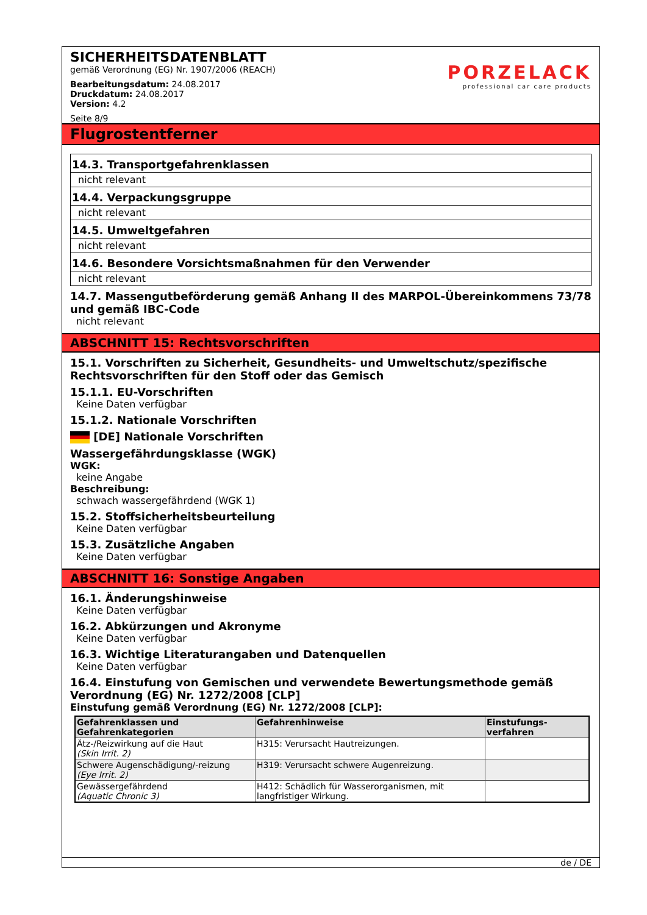SICHERHEITSDATENBLATT
gemäß Verordnung (EG) Nr. 1907/2006 (REACH)
Bearbeitungsdatum: 24.08.2017
Druckdatum: 24.08.2017
Version: 4.2
Seite 8/9
PORZELACK
professional car care products
Flugrostentferner
14.3. Transportgefahrenklassen
nicht relevant
14.4. Verpackungsgruppe
nicht relevant
14.5. Umweltgefahren
nicht relevant
14.6. Besondere Vorsichtsmaßnahmen für den Verwender
nicht relevant
14.7. Massengutbeförderung gemäß Anhang II des MARPOL-Übereinkommens 73/78 und gemäß IBC-Code
nicht relevant
ABSCHNITT 15: Rechtsvorschriften
15.1. Vorschriften zu Sicherheit, Gesundheits- und Umweltschutz/spezifische Rechtsvorschriften für den Stoff oder das Gemisch
15.1.1. EU-Vorschriften
Keine Daten verfügbar
15.1.2. Nationale Vorschriften
[DE] Nationale Vorschriften
Wassergefährdungsklasse (WGK)
WGK:
keine Angabe
Beschreibung:
schwach wassergefährdend (WGK 1)
15.2. Stoffsicherheitsbeurteilung
Keine Daten verfügbar
15.3. Zusätzliche Angaben
Keine Daten verfügbar
ABSCHNITT 16: Sonstige Angaben
16.1. Änderungshinweise
Keine Daten verfügbar
16.2. Abkürzungen und Akronyme
Keine Daten verfügbar
16.3. Wichtige Literaturangaben und Datenquellen
Keine Daten verfügbar
16.4. Einstufung von Gemischen und verwendete Bewertungsmethode gemäß Verordnung (EG) Nr. 1272/2008 [CLP]
Einstufung gemäß Verordnung (EG) Nr. 1272/2008 [CLP]:
| Gefahrenklassen und Gefahrenkategorien | Gefahrenhinweise | Einstufungs-verfahren |
| --- | --- | --- |
| Ätz-/Reizwirkung auf die Haut (Skin Irrit. 2) | H315: Verursacht Hautreizungen. | |
| Schwere Augenschädigung/-reizung (Eye Irrit. 2) | H319: Verursacht schwere Augenreizung. | |
| Gewässergefährdend (Aquatic Chronic 3) | H412: Schädlich für Wasserorganismen, mit langfristiger Wirkung. | |
de / DE